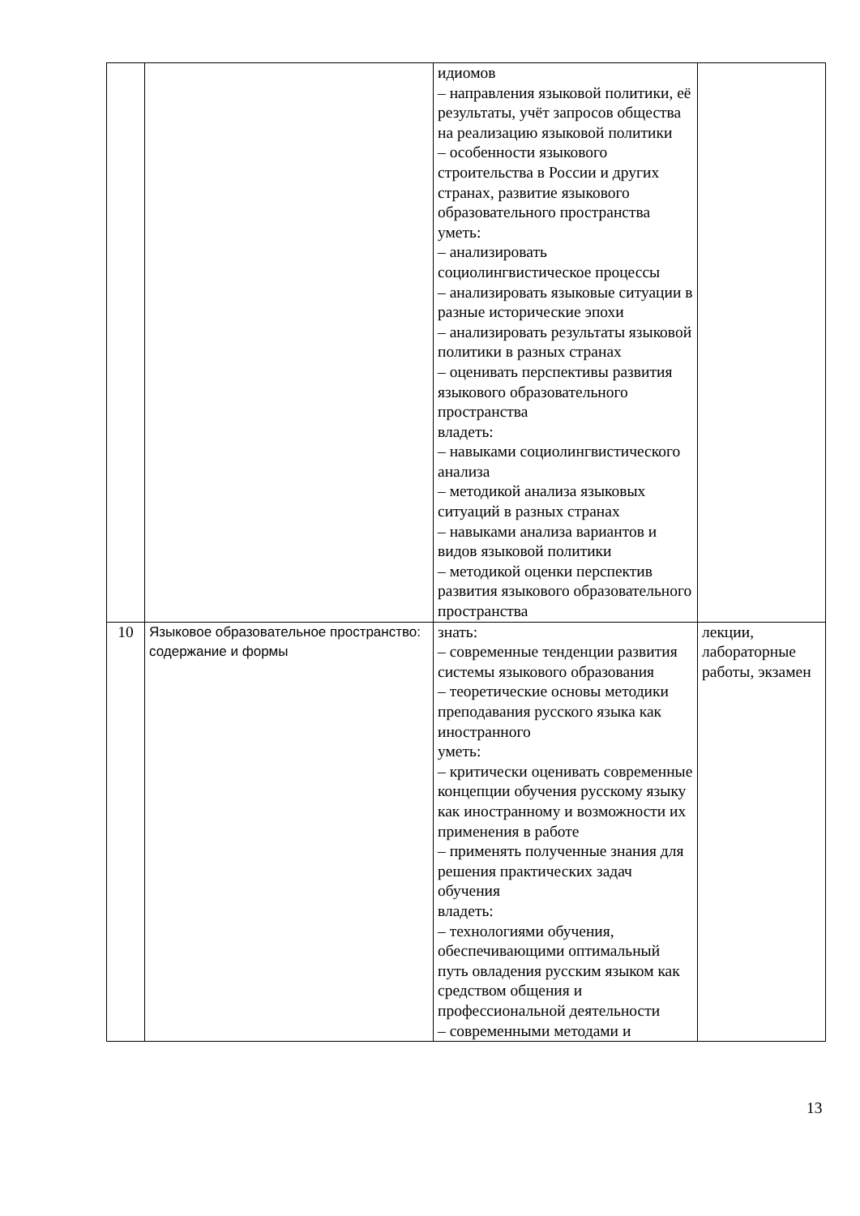| | | идиомов – направления языковой политики, её результаты, учёт запросов общества на реализацию языковой политики – особенности языкового строительства в России и других странах, развитие языкового образовательного пространства уметь: – анализировать социолингвистическое процессы – анализировать языковые ситуации в разные исторические эпохи – анализировать результаты языковой политики в разных странах – оценивать перспективы развития языкового образовательного пространства владеть: – навыками социолингвистического анализа – методикой анализа языковых ситуаций в разных странах – навыками анализа вариантов и видов языковой политики – методикой оценки перспектив развития языкового образовательного пространства | |
| 10 | Языковое образовательное пространство: содержание и формы | знать: – современные тенденции развития системы языкового образования – теоретические основы методики преподавания русского языка как иностранного уметь: – критически оценивать современные концепции обучения русскому языку как иностранному и возможности их применения в работе – применять полученные знания для решения практических задач обучения владеть: – технологиями обучения, обеспечивающими оптимальный путь овладения русским языком как средством общения и профессиональной деятельности – современными методами и | лекции, лабораторные работы, экзамен |
13